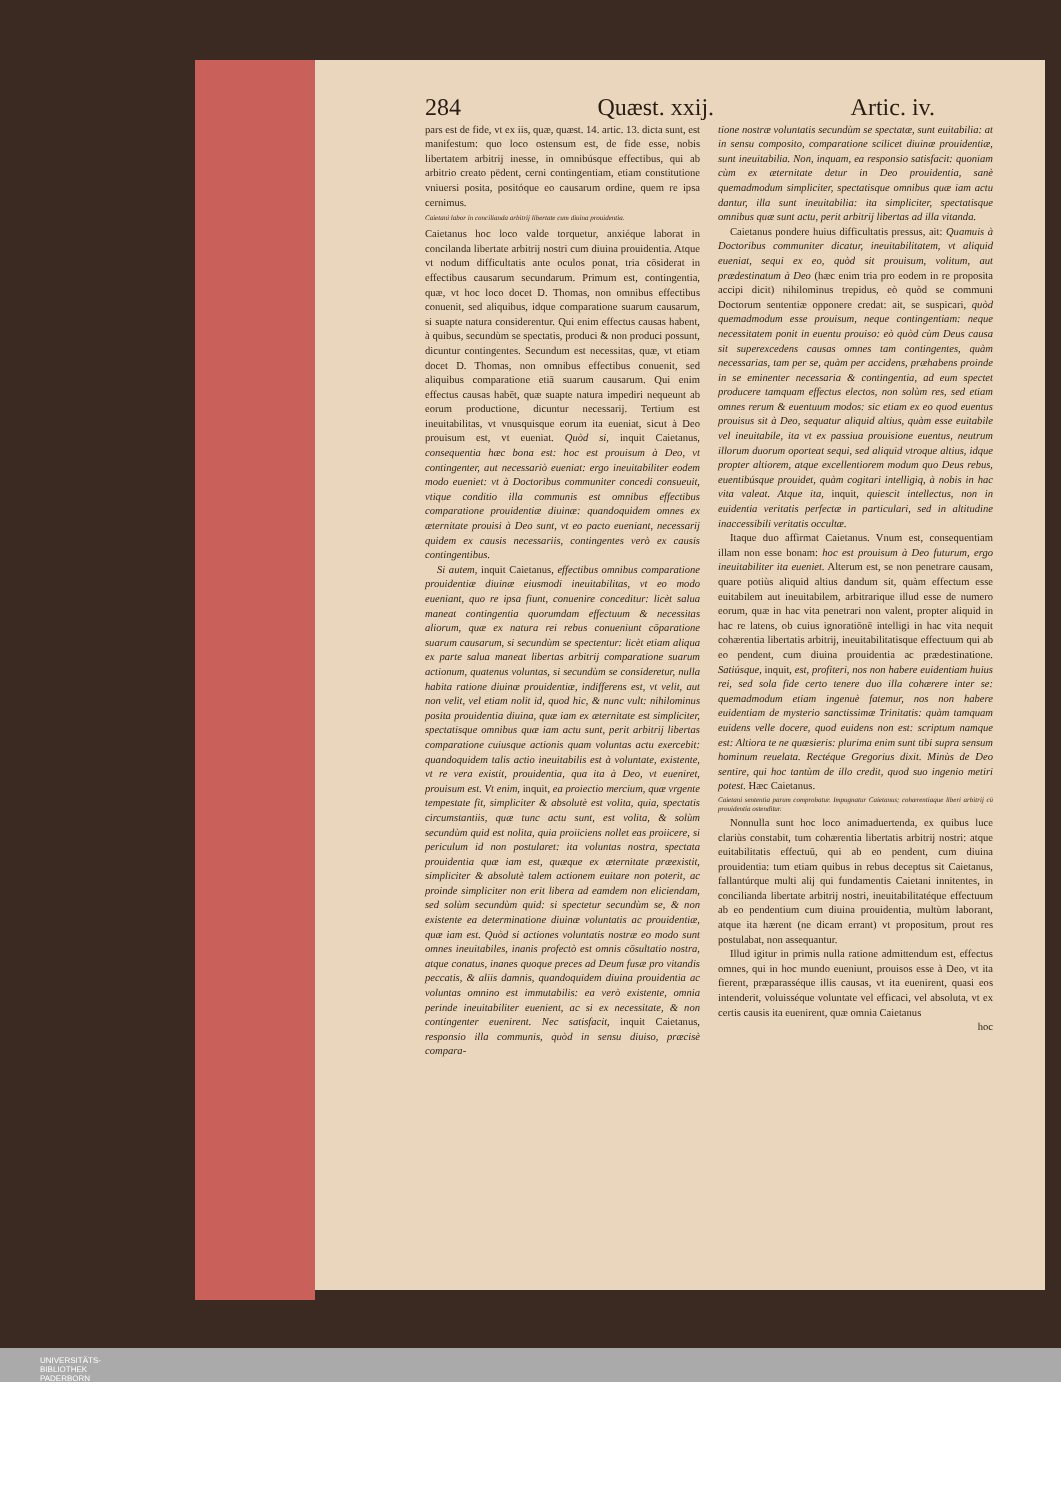284 Quæst. xxij. Artic. iv.
pars est de fide, vt ex iis, quæ, quæst. 14. artic. 13. dicta sunt, est manifestum: quo loco ostensum est, de fide esse, nobis libertatem arbitrij inesse, in omnibúsque effectibus, qui ab arbitrio creato pëdent, cerni contingentiam, etiam constitutione vniuersi posita, positóque eo causarum ordine, quem re ipsa cernimus.
Caietani labor in concilianda arbitrij libertate cum diuina prouidentia.
Caietanus hoc loco valde torquetur, anxiéque laborat in concilanda libertate arbitrij nostri cum diuina prouidentia. Atque vt nodum difficultatis ante oculos ponat, tria cōsiderat in effectibus causarum secundarum. Primum est, contingentia, quæ, vt hoc loco docet D. Thomas, non omnibus effectibus conuenit, sed aliquibus, idque comparatione suarum causarum, si suapte natura considerentur. Qui enim effectus causas habent, à quibus, secundùm se spectatis, produci & non produci possunt, dicuntur contingentes. Secundum est necessitas, quæ, vt etiam docet D. Thomas, non omnibus effectibus conuenit, sed aliquibus comparatione etiā suarum causarum. Qui enim effectus causas habēt, quæ suapte natura impediri nequeunt ab eorum productione, dicuntur necessarij. Tertium est ineuitabilitas, vt vnusquisque eorum ita eueniat, sicut à Deo prouisum est, vt eueniat. Quòd si, inquit Caietanus, consequentia hæc bona est: hoc est prouisum à Deo, vt contingenter, aut necessariò eueniat: ergo ineuitabiliter eodem modo eueniet: vt à Doctoribus communiter concedi consueuit, vtique conditio illa communis est omnibus effectibus comparatione prouidentiæ diuinæ: quandoquidem omnes ex æternitate prouisi à Deo sunt, vt eo pacto eueniant, necessarij quidem ex causis necessariis, contingentes verò ex causis contingentibus.
Si autem, inquit Caietanus, effectibus omnibus comparatione prouidentiæ diuinæ eiusmodi ineuitabilitas, vt eo modo eueniant, quo re ipsa fiunt, conuenire conceditur: licèt salua maneat contingentia quorumdam effectuum & necessitas aliorum, quæ ex natura rei rebus conueniunt cōparatione suarum causarum, si secundùm se spectentur: licèt etiam aliqua ex parte salua maneat libertas arbitrij comparatione suarum actionum, quatenus voluntas, si secundùm se consideretur, nulla habita ratione diuinæ prouidentiæ, indifferens est, vt velit, aut non velit, vel etiam nolit id, quod hic, & nunc vult: nihilominus posita prouidentia diuina, quæ iam ex æternitate est simpliciter, spectatisque omnibus quæ iam actu sunt, perit arbitrij libertas comparatione cuiusque actionis quam voluntas actu exercebit: quandoquidem talis actio ineuitabilis est à voluntate, existente, vt re vera existit, prouidentia, qua ita à Deo, vt eueniret, prouisum est. Vt enim, inquit, ea proiectio mercium, quæ vrgente tempestate fit, simpliciter & absolutè est volita, quia, spectatis circumstantiis, quæ tunc actu sunt, est volita, & solùm secundùm quid est nolita, quia proiiciens nollet eas proiicere, si periculum id non postularet: ita voluntas nostra, spectata prouidentia quæ iam est, quæque ex æternitate præexistit, simpliciter & absolutè talem actionem euitare non poterit, ac proinde simpliciter non erit libera ad eamdem non eliciendam, sed solùm secundùm quid: si spectetur secundùm se, & non existente ea determinatione diuinæ voluntatis ac prouidentiæ, quæ iam est. Quòd si actiones voluntatis nostræ eo modo sunt omnes ineuitabiles, inanis profectò est omnis cōsultatio nostra, atque conatus, inanes quoque preces ad Deum fusæ pro vitandis peccatis, & aliis damnis, quandoquidem diuina prouidentia ac voluntas omnino est immutabilis: ea verò existente, omnia perinde ineuitabiliter euenient, ac si ex necessitate, & non contingenter euenirent. Nec satisfacit, inquit Caietanus, responsio illa communis, quòd in sensu diuiso, præcisè compara-
tione nostræ voluntatis secundùm se spectatæ, sunt euitabilia: at in sensu composito, comparatione scilicet diuinæ prouidentiæ, sunt ineuitabilia. Non, inquam, ea responsio satisfacit: quoniam cùm ex æternitate detur in Deo prouidentia, sanè quemadmodum simpliciter, spectatisque omnibus quæ iam actu dantur, illa sunt ineuitabilia: ita simpliciter, spectatisque omnibus quæ sunt actu, perit arbitrij libertas ad illa vitanda.
Caietanus pondere huius difficultatis pressus, ait: Quamuis à Doctoribus communiter dicatur, ineuitabilitatem, vt aliquid eueniat, sequi ex eo, quòd sit prouisum, volitum, aut prædestinatum à Deo (hæc enim tria pro eodem in re proposita accipi dicit) nihilominus trepidus, eò quòd se communi Doctorum sententiæ opponere credat: ait, se suspicari, quòd quemadmodum esse prouisum, neque contingentiam: neque necessitatem ponit in euentu prouiso: eò quòd cùm Deus causa sit superexcedens causas omnes tam contingentes, quàm necessarias, tam per se, quàm per accidens, præhabens proinde in se eminenter necessaria & contingentia, ad eum spectet producere tamquam effectus electos, non solùm res, sed etiam omnes rerum & euentuum modos: sic etiam ex eo quod euentus prouisus sit à Deo, sequatur aliquid altius, quàm esse euitabile vel ineuitabile, ita vt ex passiua prouisione euentus, neutrum illorum duorum oporteat sequi, sed aliquid vtroque altius, idque propter altiorem, atque excellentiorem modum quo Deus rebus, euentibúsque prouidet, quàm cogitari intelligiq, à nobis in hac vita valeat. Atque ita, inquit, quiescit intellectus, non in euidentia veritatis perfectæ in particulari, sed in altitudine inaccessibili veritatis occultæ.
Itaque duo affirmat Caietanus. Vnum est, consequentiam illam non esse bonam: hoc est prouisum à Deo futurum, ergo ineuitabiliter ita eueniet. Alterum est, se non penetrare causam, quare potiùs aliquid altius dandum sit, quàm effectum esse euitabilem aut ineuitabilem, arbitrarique illud esse de numero eorum, quæ in hac vita penetrari non valent, propter aliquid in hac re latens, ob cuius ignoratiōnē intelligi in hac vita nequit cohærentia libertatis arbitrij, ineuitabilitatisque effectuum qui ab eo pendent, cum diuina prouidentia ac prædestinatione. Satiúsque, inquit, est, profiteri, nos non habere euidentiam huius rei, sed sola fide certo tenere duo illa cohærere inter se: quemadmodum etiam ingenuè fatemur, nos non habere euidentiam de mysterio sanctissimæ Trinitatis: quàm tamquam euidens velle docere, quod euidens non est: scriptum namque est: Altiora te ne quæsieris: plurima enim sunt tibi supra sensum hominum reuelata. Rectéque Gregorius dixit. Minùs de Deo sentire, qui hoc tantùm de illo credit, quod suo ingenio metiri potest. Hæc Caietanus.
Caietani sententia parum comprobatur. Impugnatur Caietanus; cohærentiaque liberi arbitrij cū prouidentia ostenditur.
Nonnulla sunt hoc loco animaduertenda, ex quibus luce clariùs constabit, tum cohærentia libertatis arbitrij nostri: atque euitabilitatis effectuū, qui ab eo pendent, cum diuina prouidentia: tum etiam quibus in rebus deceptus sit Caietanus, fallantúrque multi alij qui fundamentis Caietani innitentes, in concilianda libertate arbitrij nostri, ineuitabilitatéque effectuum ab eo pendentium cum diuina prouidentia, multùm laborant, atque ita hærent (ne dicam errant) vt propositum, prout res postulabat, non assequantur.
Illud igitur in primis nulla ratione admittendum est, effectus omnes, qui in hoc mundo eueniunt, prouisos esse à Deo, vt ita fierent, præparasséque illis causas, vt ita euenirent, quasi eos intenderit, voluisséque voluntate vel efficaci, vel absoluta, vt ex certis causis ita euenirent, quæ omnia Caietanus
hoc
UNIVERSITÄTS-
BIBLIOTHEK
PADERBORN